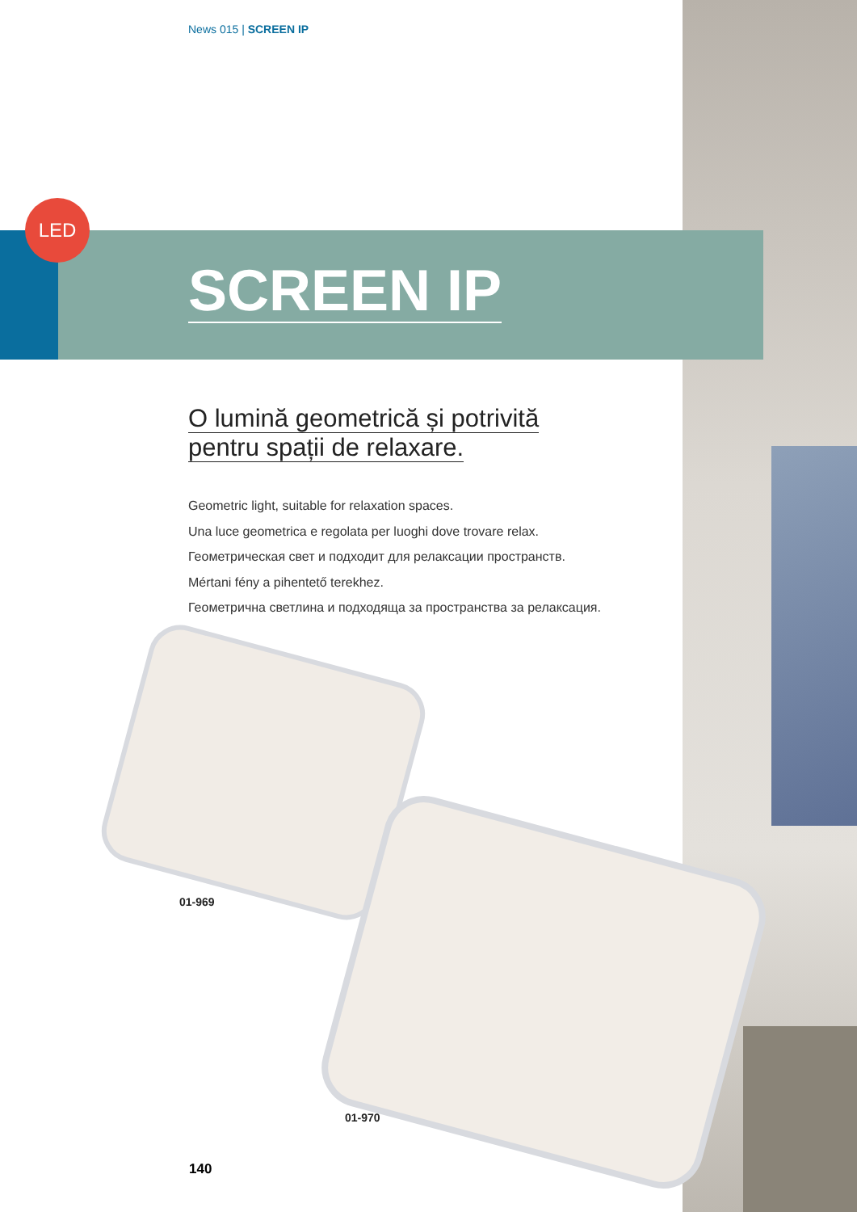News 015 | SCREEN IP
LED
SCREEN IP
O lumină geometrică și potrivită
pentru spații de relaxare.
Geometric light, suitable for relaxation spaces.
Una luce geometrica e regolata per luoghi dove trovare relax.
Геометрическая свет и подходит для релаксации пространств.
Mértani fény a pihentető terekhez.
Геометрична светлина и подходяща за пространства за релаксация.
01-969
01-970
140